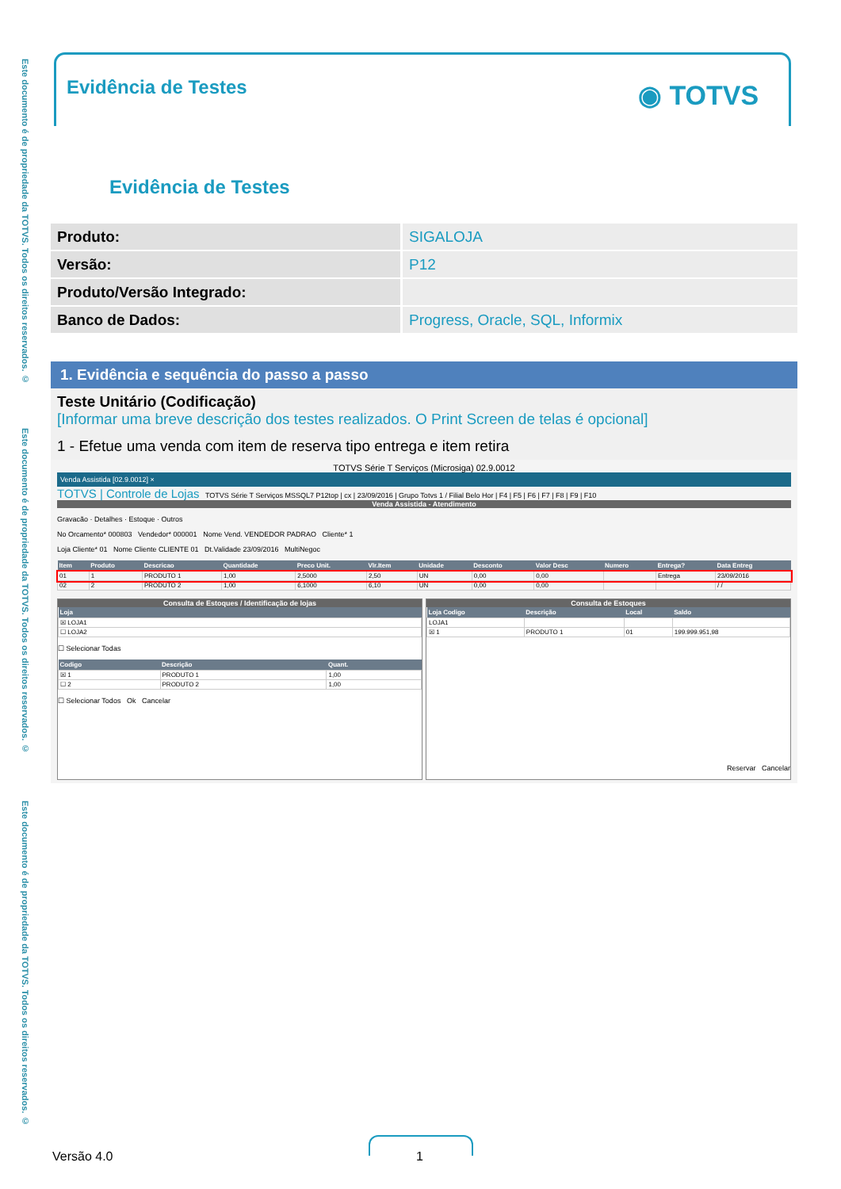Este documento é de propriedade da TOTVS. Todos os direitos reservados. ©
Este documento é de propriedade da TOTVS. Todos os direitos reservados. ©
Este documento é de propriedade da TOTVS. Todos os direitos reservados. ©
Evidência de Testes ◉ TOTVS
Evidência de Testes
| Produto: | SIGALOJA |
| Versão: | P12 |
| Produto/Versão Integrado: | |
| Banco de Dados: | Progress, Oracle, SQL, Informix |
1. Evidência e sequência do passo a passo
Teste Unitário (Codificação)
[Informar uma breve descrição dos testes realizados. O Print Screen de telas é opcional]
1 - Efetue uma venda com item de reserva tipo entrega e item retira
TOTVS Série T Serviços (Microsiga) 02.9.0012
Venda Assistida [02.9.0012] ×
TOTVS | Controle de Lojas TOTVS Série T Serviços MSSQL7 P12top | cx | 23/09/2016 | Grupo Totvs 1 / Filial Belo Hor | F4 | F5 | F6 | F7 | F8 | F9 | F10
Venda Assistida - Atendimento
Gravacão · Detalhes · Estoque · Outros
No Orcamento* 000803 Vendedor* 000001 Nome Vend. VENDEDOR PADRAO Cliente* 1
Loja Cliente* 01 Nome Cliente CLIENTE 01 Dt.Validade 23/09/2016 MultiNegoc
| Item | Produto | Descricao | Quantidade | Preco Unit. | Vlr.Item | Unidade | Desconto | Valor Desc | Numero | Entrega? | Data Entreg |
| --- | --- | --- | --- | --- | --- | --- | --- | --- | --- | --- | --- |
| 01 | 1 | PRODUTO 1 | 1,00 | 2,5000 | 2,50 | UN | 0,00 | 0,00 | | Entrega | 23/09/2016 |
| 02 | 2 | PRODUTO 2 | 1,00 | 6,1000 | 6,10 | UN | 0,00 | 0,00 | | | / / |
Consulta de Estoques / Identificação de lojas
| Loja |
| --- |
| ☒ LOJA1 |
| ☐ LOJA2 |
☐ Selecionar Todas
| Codigo | Descrição | Quant. |
| --- | --- | --- |
| ☒ 1 | PRODUTO 1 | 1,00 |
| ☐ 2 | PRODUTO 2 | 1,00 |
☐ Selecionar Todos Ok Cancelar
Consulta de Estoques
| Loja Codigo | Descrição | Local | Saldo |
| --- | --- | --- | --- |
| LOJA1 | | | |
| ☒ 1 | PRODUTO 1 | 01 | 199.999.951,98 |
Reservar Cancelar
Versão 4.0 1